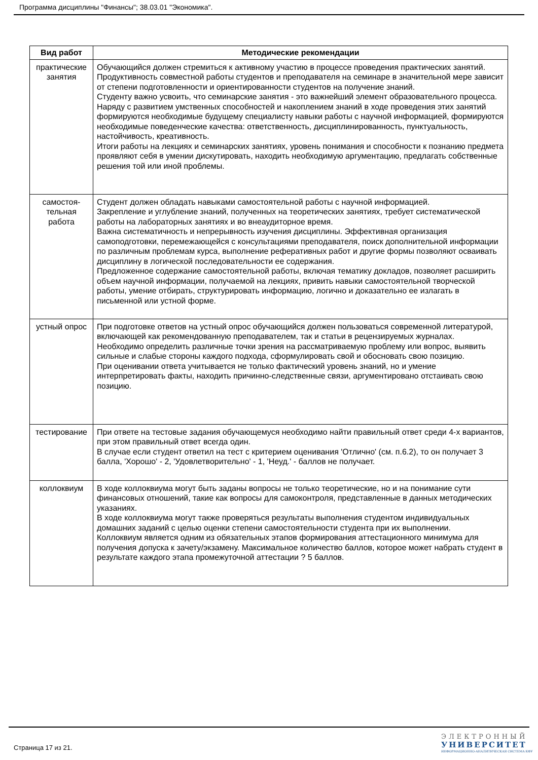Программа дисциплины "Финансы"; 38.03.01 "Экономика".
| Вид работ | Методические рекомендации |
| --- | --- |
| практические занятия | Обучающийся должен стремиться к активному участию в процессе проведения практических занятий. Продуктивность совместной работы студентов и преподавателя на семинаре в значительной мере зависит от степени подготовленности и ориентированности студентов на получение знаний. Студенту важно усвоить, что семинарские занятия - это важнейший элемент образовательного процесса. Наряду с развитием умственных способностей и накоплением знаний в ходе проведения этих занятий формируются необходимые будущему специалисту навыки работы с научной информацией, формируются необходимые поведенческие качества: ответственность, дисциплинированность, пунктуальность, настойчивость, креативность. Итоги работы на лекциях и семинарских занятиях, уровень понимания и способности к познанию предмета проявляют себя в умении дискутировать, находить необходимую аргументацию, предлагать собственные решения той или иной проблемы. |
| самостоя-тельная работа | Студент должен обладать навыками самостоятельной работы с научной информацией. Закрепление и углубление знаний, полученных на теоретических занятиях, требует систематической работы на лабораторных занятиях и во внеаудиторное время. Важна систематичность и непрерывность изучения дисциплины. Эффективная организация самоподготовки, перемежающейся с консультациями преподавателя, поиск дополнительной информации по различным проблемам курса, выполнение реферативных работ и другие формы позволяют осваивать дисциплину в логической последовательности ее содержания. Предложенное содержание самостоятельной работы, включая тематику докладов, позволяет расширить объем научной информации, получаемой на лекциях, привить навыки самостоятельной творческой работы, умение отбирать, структурировать информацию, логично и доказательно ее излагать в письменной или устной форме. |
| устный опрос | При подготовке ответов на устный опрос обучающийся должен пользоваться современной литературой, включающей как рекомендованную преподавателем, так и статьи в рецензируемых журналах. Необходимо определить различные точки зрения на рассматриваемую проблему или вопрос, выявить сильные и слабые стороны каждого подхода, сформулировать свой и обосновать свою позицию. При оценивании ответа учитывается не только фактический уровень знаний, но и умение интерпретировать факты, находить причинно-следственные связи, аргументировано отстаивать свою позицию. |
| тестирование | При ответе на тестовые задания обучающемуся необходимо найти правильный ответ среди 4-х вариантов, при этом правильный ответ всегда один. В случае если студент ответил на тест с критерием оценивания 'Отлично' (см. п.6.2), то он получает 3 балла, 'Хорошо' - 2, 'Удовлетворительно' - 1, 'Неуд.' - баллов не получает. |
| коллоквиум | В ходе коллоквиума могут быть заданы вопросы не только теоретические, но и на понимание сути финансовых отношений, такие как вопросы для самоконтроля, представленные в данных методических указаниях. В ходе коллоквиума могут также проверяться результаты выполнения студентом индивидуальных домашних заданий с целью оценки степени самостоятельности студента при их выполнении. Коллоквиум является одним из обязательных этапов формирования аттестационного минимума для получения допуска к зачету/экзамену. Максимальное количество баллов, которое может набрать студент в результате каждого этапа промежуточной аттестации ? 5 баллов. |
Страница 17 из 21.
ЭЛЕКТРОННЫЙ
УНИВЕРСИТЕТ
ИНФОРМАЦИОННО-АНАЛИТИЧЕСКАЯ СИСТЕМА КФУ